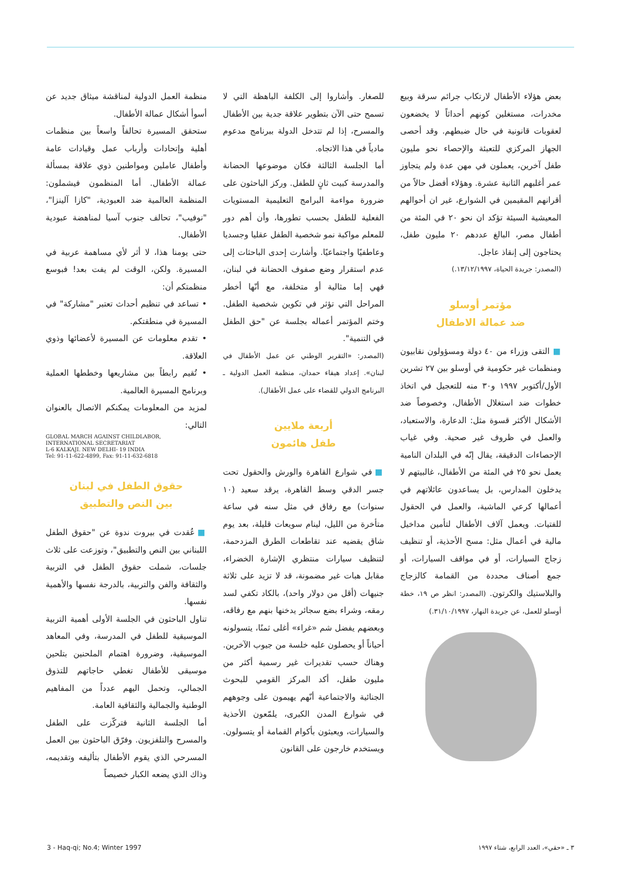منظمة العمل الدولية لمناقشة ميثاق جديد عن أسوأ أشكال عمالة الأطفال.
ستحقق المسيرة تحالفاً واسعاً بين منظمات أهلية وإتحادات وأرباب عمل وقيادات عامة وأطفال عاملين ومواطنين ذوي علاقة بمسألة عمالة الأطفال. أما المنظمون فيشملون: المنظمة العالمية ضد العبودية، "كازا آلينزا"، "نوفيب"، تحالف جنوب آسيا لمناهضة عبودية الأطفال.
حتى يومنا هذا، لا أثر لأي مساهمة عربية في المسيرة. ولكن، الوقت لم يفت بعد! فبوسع منظمتكم أن:
• تساعد في تنظيم أحداث تعتبر "مشاركة" في المسيرة في منطقتكم.
• تقدم معلومات عن المسيرة لأعضائها وذوي العلاقة.
• تُقيم رابطاً بين مشاريعها وخططها العملية وبرنامج المسيرة العالمية.
لمزيد من المعلومات يمكنكم الاتصال بالعنوان التالي:
GLOBAL MARCH AGAINST CHILDLABOR,
INTERNATIONAL SECRETARIAT
L-6 KALKAJI. NEW DELHI- 19 INDIA
Tel: 91-11-622-4899, Fax: 91-11-632-6818
حقوق الطفل في لبنان
بين النص والتطبيق
■ عُقدت في بيروت ندوة عن "حقوق الطفل اللبناني بين النص والتطبيق"، وتوزعت على ثلاث جلسات، شملت حقوق الطفل في التربية والثقافة والفن والتربية، بالدرجة نفسها والأهمية نفسها.
تناول الباحثون في الجلسة الأولى أهمية التربية الموسيقية للطفل في المدرسة، وفي المعاهد الموسيقية، وضرورة اهتمام الملحنين بتلحين موسيقى للأطفال تغطي حاجاتهم للتذوق الجمالي، وتحمل اليهم عدداً من المفاهيم الوطنية والجمالية والثقافية العامة.
أما الجلسة الثانية فتركّزت على الطفل والمسرح والتلفزيون. وفرّق الباحثون بين العمل المسرحي الذي يقوم الأطفال بتأليفه وتقديمه، وذاك الذي يضعه الكبار خصيصاً
للصغار. وأشاروا إلى الكلفة الباهظة التي لا تسمح حتى الآن بتطوير علاقة جدية بين الأطفال والمسرح، إذا لم تتدخل الدولة ببرنامج مدعوم مادياً في هذا الاتجاه.
أما الجلسة الثالثة فكان موضوعها الحضانة والمدرسة كبيت ثانٍ للطفل. وركز الباحثون على ضرورة مواءمة البرامج التعليمية المستويات الفعلية للطفل بحسب تطورها، وأن أهم دور للمعلم مواكبة نمو شخصية الطفل عقليا وجسديا وعاطفيًا واجتماعيًا. وأشارت إحدى الباحثات إلى عدم استقرار وضع صفوف الحضانة في لبنان، فهي إما مثالية أو متخلفة، مع أنّها أخطر المراحل التي تؤثر في تكوين شخصية الطفل. وختم المؤتمر أعماله بجلسة عن "حق الطفل في التنمية".
(المصدر: «التقرير الوطني عن عمل الأطفال في لبنان». إعداد هيفاء حمدان، منظمة العمل الدولية ـ البرنامج الدولي للقضاء على عمل الأطفال).
أربعة ملايين
طفل هائمون
■ في شوارع القاهرة والورش والحقول تحت جسر الدقي وسط القاهرة، يرقد سعيد (١٠ سنوات) مع رفاق في مثل سنه في ساعة متأخرة من الليل، لينام سويعات قليلة، بعد يوم شاق يقضيه عند تقاطعات الطرق المزدحمة، لتنظيف سيارات منتظري الإشارة الخضراء، مقابل هبات غير مضمونة، قد لا تزيد على ثلاثة جنيهات (أقل من دولار واحد)، بالكاد تكفي لسد رمقه، وشراء بضع سجائر يدخنها بنهم مع رفاقه، وبعضهم يفضل شم «غراء» أغلى ثمنًا، يتسولونه أحياناً أو يحصلون عليه خلسة من جيوب الآخرين. وهناك حسب تقديرات غير رسمية أكثر من مليون طفل، أكد المركز القومي للبحوث الجنائية والاجتماعية أنّهم يهيمون على وجوههم في شوارع المدن الكبرى، يلمّعون الأحذية والسيارات، ويعبثون بأكوام القمامة أو يتسولون. ويستخدم خارجون على القانون
بعض هؤلاء الأطفال لارتكاب جرائم سرقة وبيع مخدرات، مستغلين كونهم أحداثاً لا يخضعون لعقوبات قانونية في حال ضبطهم. وقد أحصى الجهاز المركزي للتعبئة والإحصاء نحو مليون طفل آخرين، يعملون في مهن عدة ولم يتجاوز عمر أغلبهم الثانية عشرة. وهؤلاء أفضل حالاً من أقرانهم المقيمين في الشوارع، غير ان أحوالهم المعيشية السيئة تؤكد ان نحو ٢٠ في المئة من أطفال مصر، البالغ عددهم ٢٠ مليون طفل، يحتاجون إلى إنقاذ عاجل.
(المصدر: جريدة الحياة، ١٣/١٢/١٩٩٧.)
مؤتمر أوسلو
ضد عمالة الاطفال
■ التقى وزراء من ٤٠ دولة ومسؤولون نقابيون ومنظمات غير حكومية في أوسلو بين ٢٧ تشرين الأول/أكتوبر ١٩٩٧ و٣٠ منه للتعجيل في اتخاذ خطوات ضد استغلال الأطفال، وخصوصاً ضد الأشكال الأكثر قسوة مثل: الدعارة، والاستعباد، والعمل في ظروف غير صحية. وفي غياب الإحصاءات الدقيقة، يقال إنّه في البلدان النامية يعمل نحو ٢٥ في المئة من الأطفال، غالبيتهم لا يدخلون المدارس، بل يساعدون عائلاتهم في أعمالها كرعي الماشية، والعمل في الحقول للفتيات. ويعمل آلاف الأطفال لتأمين مداخيل مالية في أعمال مثل: مسح الأحذية، أو تنظيف زجاج السيارات، أو في مواقف السيارات، أو جمع أصناف محددة من القمامة كالزجاج والبلاستيك والكرتون. (المصدر: انظر ص ١٩، خطة أوسلو للعمل، عن جريدة النهار، ٣١/١٠/١٩٩٧.)
3 - Haq-qi; No.4; Winter 1997 ٣ ـ «حقي»، العدد الرابع، شتاء ١٩٩٧